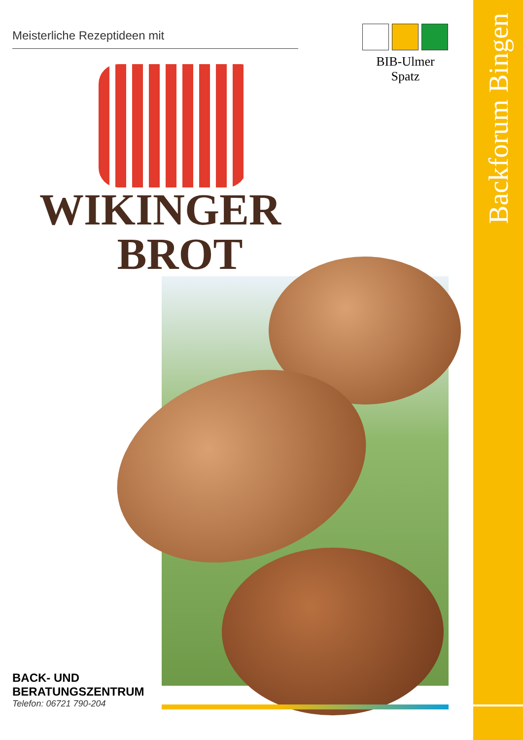Backforum Bingen
Meisterliche Rezeptideen mit
BIB-Ulmer Spatz
WIKINGER
BROT
BACK- UND
BERATUNGSZENTRUM
Telefon: 06721 790-204